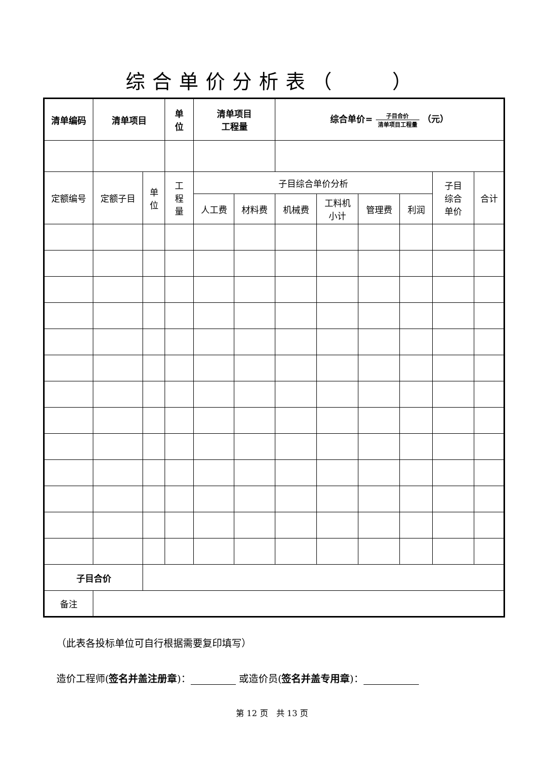综合单价分析表（　　）
| 清单编码 | 清单项目 | | 单 位 | 清单项目 工程量 | | 综合单价= 子目合价 清单项目工程量 （元） | | | | | |
| --- | --- | --- | --- | --- | --- | --- | --- | --- | --- | --- | --- |
| 定额编号 | 定额子目 | 单 位 | 工 程 量 | 子目综合单价分析 | | | | | | 子目 综合 单价 | 合计 |
| | | | | 人工费 | 材料费 | 机械费 | 工料机 小计 | 管理费 | 利润 | | |
| 子目合价 | | | | | | | | | | | |
| 备注 | | | | | | | | | | | |
（此表各投标单位可自行根据需要复印填写）
造价工程师(签名并盖注册章)： 或造价员(签名并盖专用章)：
第 12 页　共 13 页